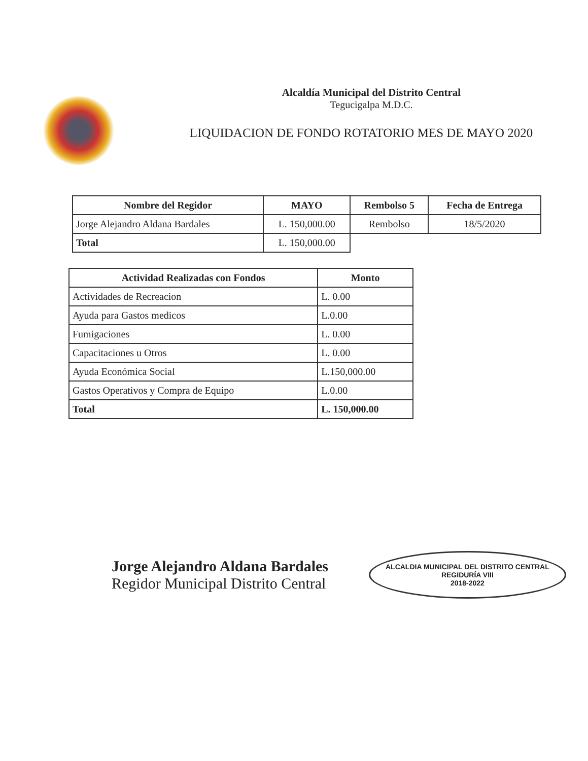Alcaldía Municipal del Distrito Central
Tegucigalpa M.D.C.
LIQUIDACION DE FONDO ROTATORIO MES DE MAYO 2020
| Nombre del Regidor | MAYO | Rembolso 5 | Fecha de Entrega |
| --- | --- | --- | --- |
| Jorge Alejandro Aldana Bardales | L. 150,000.00 | Rembolso | 18/5/2020 |
| Total | L. 150,000.00 | | |
| Actividad Realizadas con Fondos | Monto |
| --- | --- |
| Actividades de Recreacion | L. 0.00 |
| Ayuda para Gastos medicos | L.0.00 |
| Fumigaciones | L. 0.00 |
| Capacitaciones u Otros | L. 0.00 |
| Ayuda Económica Social | L.150,000.00 |
| Gastos Operativos y Compra de Equipo | L.0.00 |
| Total | L. 150,000.00 |
Jorge Alejandro Aldana Bardales
Regidor Municipal Distrito Central
ALCALDIA MUNICIPAL DEL DISTRITO CENTRAL
REGIDURÍA VIII
2018-2022